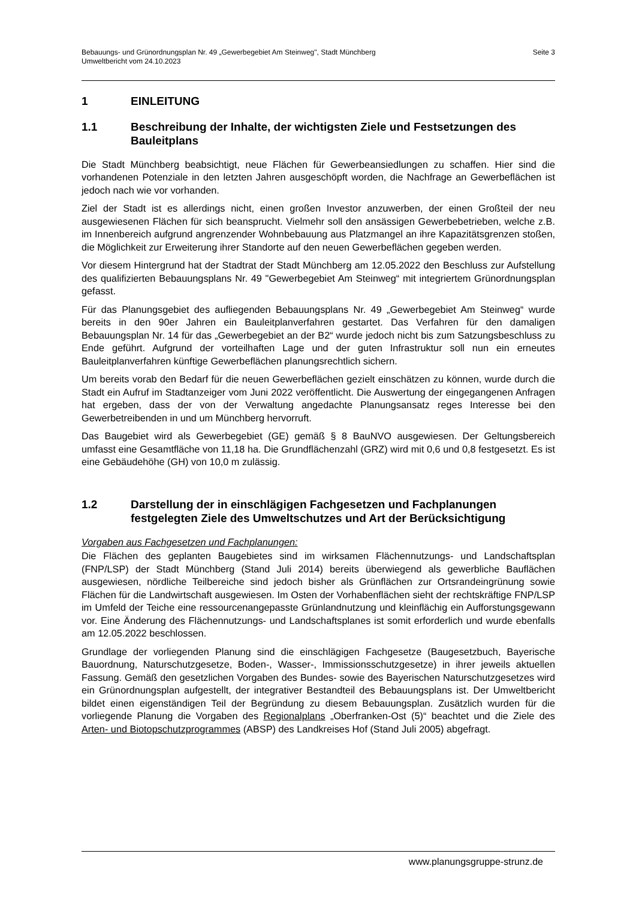Seite 3 Bebauungs- und Grünordnungsplan Nr. 49 „Gewerbegebiet Am Steinweg", Stadt Münchberg
Umweltbericht vom 24.10.2023
1 EINLEITUNG
1.1 Beschreibung der Inhalte, der wichtigsten Ziele und Festsetzungen des Bauleitplans
Die Stadt Münchberg beabsichtigt, neue Flächen für Gewerbeansiedlungen zu schaffen. Hier sind die vorhandenen Potenziale in den letzten Jahren ausgeschöpft worden, die Nachfrage an Gewerbeflächen ist jedoch nach wie vor vorhanden.
Ziel der Stadt ist es allerdings nicht, einen großen Investor anzuwerben, der einen Großteil der neu ausgewiesenen Flächen für sich beansprucht. Vielmehr soll den ansässigen Gewerbebetrieben, welche z.B. im Innenbereich aufgrund angrenzender Wohnbebauung aus Platzmangel an ihre Kapazitätsgrenzen stoßen, die Möglichkeit zur Erweiterung ihrer Standorte auf den neuen Gewerbeflächen gegeben werden.
Vor diesem Hintergrund hat der Stadtrat der Stadt Münchberg am 12.05.2022 den Beschluss zur Aufstellung des qualifizierten Bebauungsplans Nr. 49 "Gewerbegebiet Am Steinweg“ mit integriertem Grünordnungsplan gefasst.
Für das Planungsgebiet des aufliegenden Bebauungsplans Nr. 49 „Gewerbegebiet Am Steinweg“ wurde bereits in den 90er Jahren ein Bauleitplanverfahren gestartet. Das Verfahren für den damaligen Bebauungsplan Nr. 14 für das „Gewerbegebiet an der B2“ wurde jedoch nicht bis zum Satzungsbeschluss zu Ende geführt. Aufgrund der vorteilhaften Lage und der guten Infrastruktur soll nun ein erneutes Bauleitplanverfahren künftige Gewerbeflächen planungsrechtlich sichern.
Um bereits vorab den Bedarf für die neuen Gewerbeflächen gezielt einschätzen zu können, wurde durch die Stadt ein Aufruf im Stadtanzeiger vom Juni 2022 veröffentlicht. Die Auswertung der eingegangenen Anfragen hat ergeben, dass der von der Verwaltung angedachte Planungsansatz reges Interesse bei den Gewerbetreibenden in und um Münchberg hervorruft.
Das Baugebiet wird als Gewerbegebiet (GE) gemäß § 8 BauNVO ausgewiesen. Der Geltungsbereich umfasst eine Gesamtfläche von 11,18 ha. Die Grundflächenzahl (GRZ) wird mit 0,6 und 0,8 festgesetzt. Es ist eine Gebäudehöhe (GH) von 10,0 m zulässig.
1.2 Darstellung der in einschlägigen Fachgesetzen und Fachplanungen festgelegten Ziele des Umweltschutzes und Art der Berücksichtigung
Vorgaben aus Fachgesetzen und Fachplanungen:
Die Flächen des geplanten Baugebietes sind im wirksamen Flächennutzungs- und Landschaftsplan (FNP/LSP) der Stadt Münchberg (Stand Juli 2014) bereits überwiegend als gewerbliche Bauflächen ausgewiesen, nördliche Teilbereiche sind jedoch bisher als Grünflächen zur Ortsrandeingrünung sowie Flächen für die Landwirtschaft ausgewiesen. Im Osten der Vorhabenflächen sieht der rechtskräftige FNP/LSP im Umfeld der Teiche eine ressourcenangepasste Grünlandnutzung und kleinflächig ein Aufforstungsgewann vor. Eine Änderung des Flächennutzungs- und Landschaftsplanes ist somit erforderlich und wurde ebenfalls am 12.05.2022 beschlossen.
Grundlage der vorliegenden Planung sind die einschlägigen Fachgesetze (Baugesetzbuch, Bayerische Bauordnung, Naturschutzgesetze, Boden-, Wasser-, Immissionsschutzgesetze) in ihrer jeweils aktuellen Fassung. Gemäß den gesetzlichen Vorgaben des Bundes- sowie des Bayerischen Naturschutzgesetzes wird ein Grünordnungsplan aufgestellt, der integrativer Bestandteil des Bebauungsplans ist. Der Umweltbericht bildet einen eigenständigen Teil der Begründung zu diesem Bebauungsplan. Zusätzlich wurden für die vorliegende Planung die Vorgaben des Regionalplans „Oberfranken-Ost (5)“ beachtet und die Ziele des Arten- und Biotopschutzprogrammes (ABSP) des Landkreises Hof (Stand Juli 2005) abgefragt.
www.planungsgruppe-strunz.de